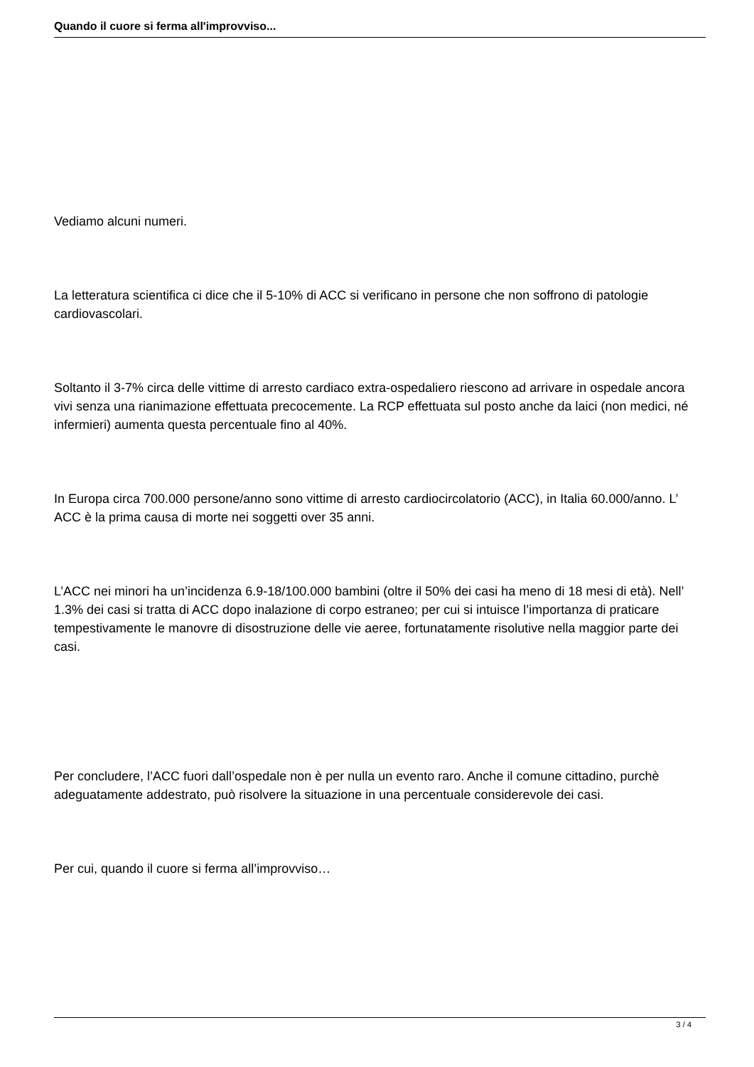Quando il cuore si ferma all'improvviso...
Vediamo alcuni numeri.
La letteratura scientifica ci dice che il 5-10% di ACC si verificano in persone che non soffrono di patologie cardiovascolari.
Soltanto il 3-7% circa delle vittime di arresto cardiaco extra-ospedaliero riescono ad arrivare in ospedale ancora vivi senza una rianimazione effettuata precocemente. La RCP effettuata sul posto anche da laici (non medici, né infermieri) aumenta questa percentuale fino al 40%.
In Europa circa 700.000 persone/anno sono vittime di arresto cardiocircolatorio (ACC), in Italia 60.000/anno. L’ ACC è la prima causa di morte nei soggetti over 35 anni.
L’ACC nei minori ha un’incidenza 6.9-18/100.000 bambini (oltre il 50% dei casi ha meno di 18 mesi di età). Nell’ 1.3% dei casi si tratta di ACC dopo inalazione di corpo estraneo; per cui si intuisce l’importanza di praticare tempestivamente le manovre di disostruzione delle vie aeree, fortunatamente risolutive nella maggior parte dei casi.
Per concludere, l’ACC fuori dall’ospedale non è per nulla un evento raro. Anche il comune cittadino, purchè adeguatamente addestrato, può risolvere la situazione in una percentuale considerevole dei casi.
Per cui, quando il cuore si ferma all’improvviso…
3 / 4